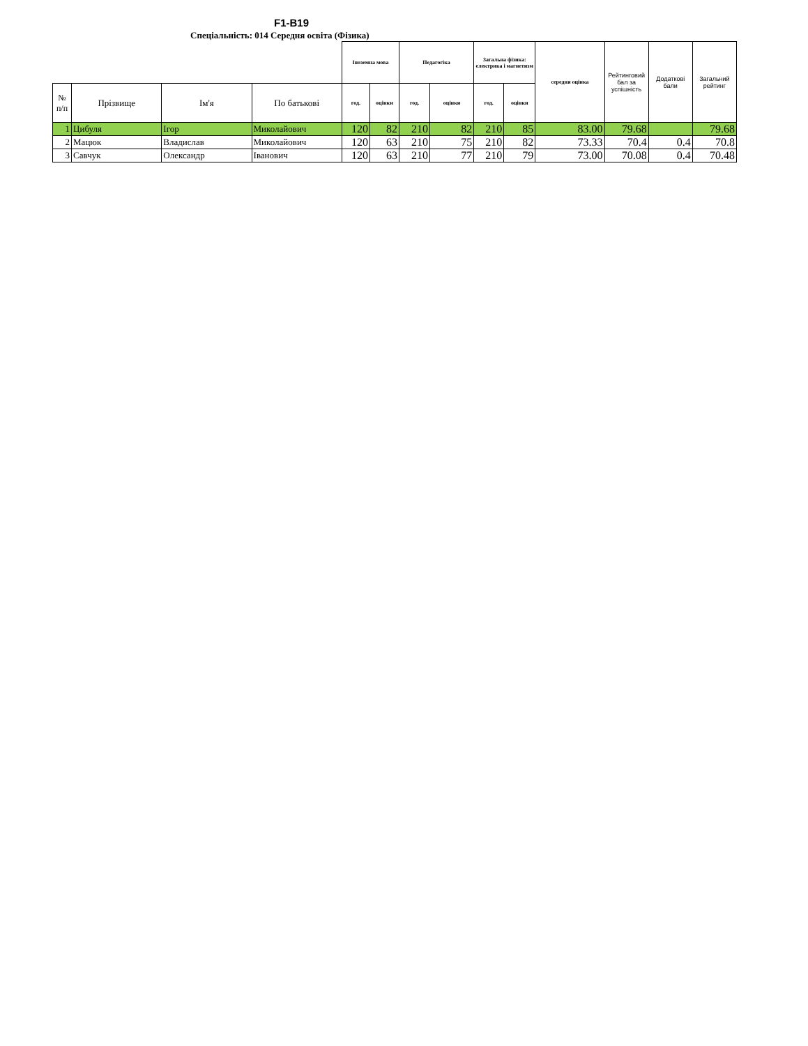F1-B19
Спеціальність: 014 Середня освіта (Фізика)
| | | | | Іноземна мова | | Педагогіка | | Загальна фізика: електрика і магнетизм | | середня оцінка | Рейтинговий бал за успішність | Додаткові бали | Загальний рейтинг |
| № п/п | Прізвище | Ім'я | По батькові | год. | оцінки | год. | оцінки | год. | оцінки | | | | |
| 1 | Цибуля | Ігор | Миколайович | 120 | 82 | 210 | 82 | 210 | 85 | 83.00 | 79.68 | | 79.68 |
| 2 | Мацюк | Владислав | Миколайович | 120 | 63 | 210 | 75 | 210 | 82 | 73.33 | 70.4 | 0.4 | 70.8 |
| 3 | Савчук | Олександр | Іванович | 120 | 63 | 210 | 77 | 210 | 79 | 73.00 | 70.08 | 0.4 | 70.48 |